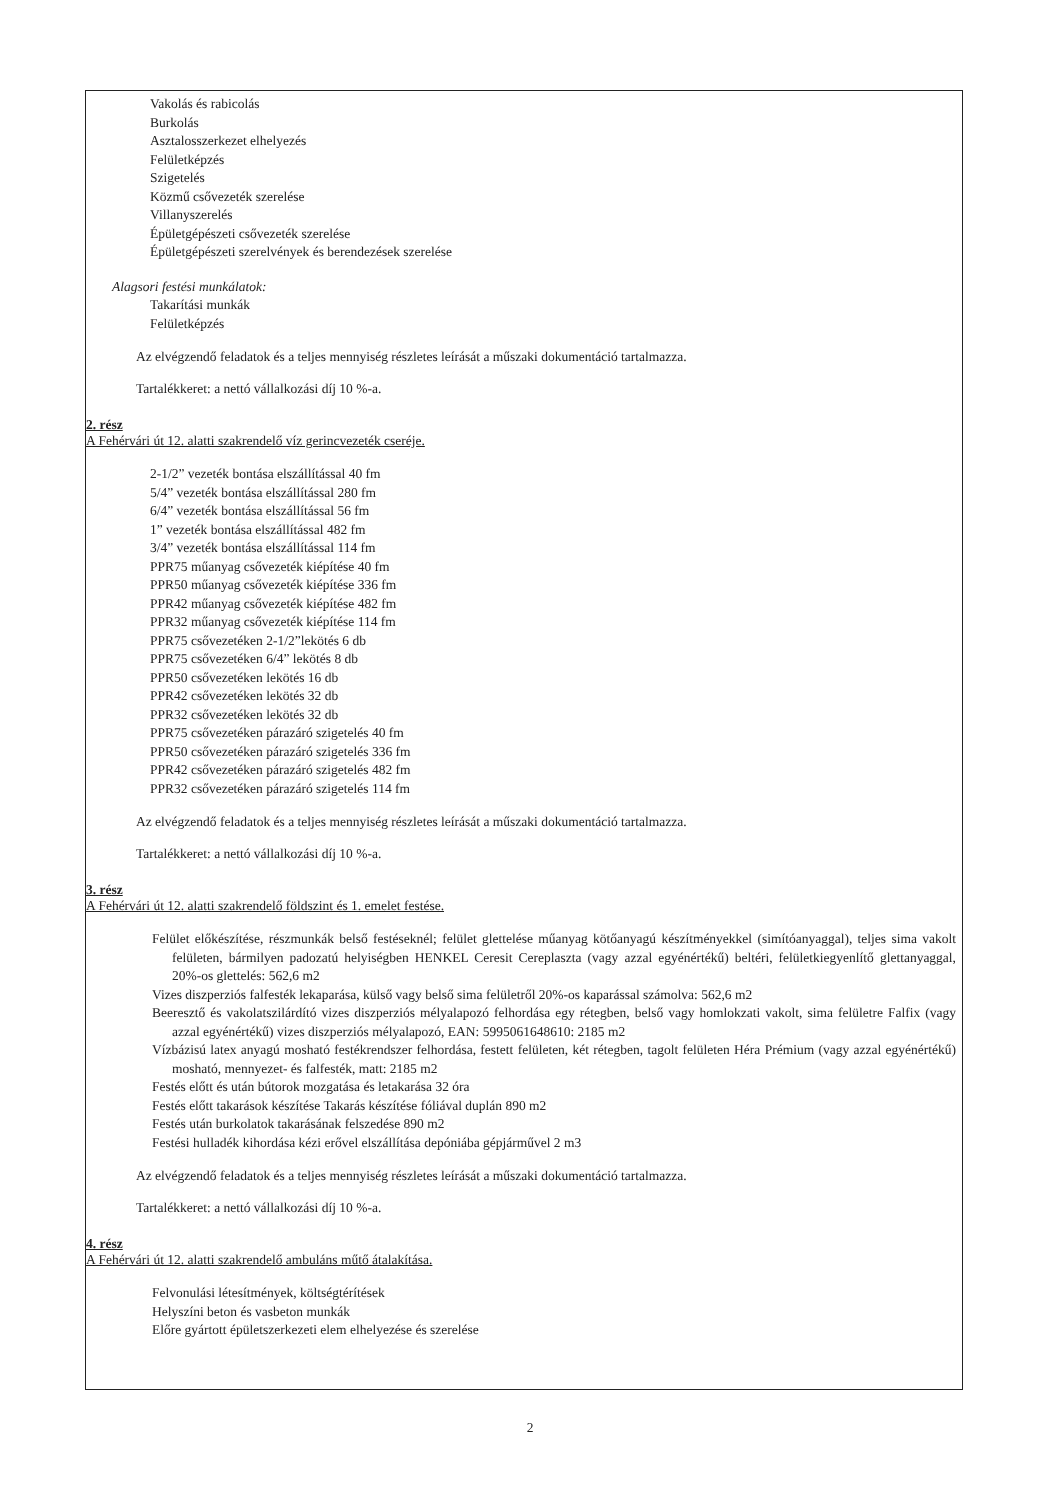Vakolás és rabicolás
Burkolás
Asztalosszerkezet elhelyezés
Felületképzés
Szigetelés
Közmű csővezeték szerelése
Villanyszerelés
Épületgépészeti csővezeték szerelése
Épületgépészeti szerelvények és berendezések szerelése
Alagsori festési munkálatok:
Takarítási munkák
Felületképzés
Az elvégzendő feladatok és a teljes mennyiség részletes leírását a műszaki dokumentáció tartalmazza.
Tartalékkeret: a nettó vállalkozási díj 10 %-a.
2. rész
A Fehérvári út 12. alatti szakrendelő víz gerincvezeték cseréje.
2-1/2” vezeték bontása elszállítással 40 fm
5/4” vezeték bontása elszállítással 280 fm
6/4” vezeték bontása elszállítással 56 fm
1” vezeték bontása elszállítással 482 fm
3/4” vezeték bontása elszállítással 114 fm
PPR75 műanyag csővezeték kiépítése 40 fm
PPR50 műanyag csővezeték kiépítése 336 fm
PPR42 műanyag csővezeték kiépítése 482 fm
PPR32 műanyag csővezeték kiépítése 114 fm
PPR75 csővezetéken 2-1/2”lekötés 6 db
PPR75 csővezetéken 6/4” lekötés 8 db
PPR50 csővezetéken lekötés 16 db
PPR42 csővezetéken lekötés 32 db
PPR32 csővezetéken lekötés 32 db
PPR75 csővezetéken párazáró szigetelés 40 fm
PPR50 csővezetéken párazáró szigetelés 336 fm
PPR42 csővezetéken párazáró szigetelés 482 fm
PPR32 csővezetéken párazáró szigetelés 114 fm
Az elvégzendő feladatok és a teljes mennyiség részletes leírását a műszaki dokumentáció tartalmazza.
Tartalékkeret: a nettó vállalkozási díj 10 %-a.
3. rész
A Fehérvári út 12. alatti szakrendelő földszint és 1. emelet festése.
Felület előkészítése, részmunkák belső festéseknél; felület glettelése műanyag kötőanyagú készítményekkel (simítóanyaggal), teljes sima vakolt felületen, bármilyen padozatú helyiségben HENKEL Ceresit Cereplaszta (vagy azzal egyénértékű) beltéri, felületkiegyenlítő glettanyaggal, 20%-os glettelés: 562,6 m2
Vizes diszperziós falfesték lekaparása, külső vagy belső sima felületről 20%-os kaparással számolva: 562,6 m2
Beeresztő és vakolatszilárdító vizes diszperziós mélyalapozó felhordása egy rétegben, belső vagy homlokzati vakolt, sima felületre Falfix (vagy azzal egyénértékű) vizes diszperziós mélyalapozó, EAN: 5995061648610: 2185 m2
Vízbázisú latex anyagú mosható festékrendszer felhordása, festett felületen, két rétegben, tagolt felületen Héra Prémium (vagy azzal egyénértékű) mosható, mennyezet- és falfesték, matt: 2185 m2
Festés előtt és után bútorok mozgatása és letakarása 32 óra
Festés előtt takarások készítése Takarás készítése fóliával duplán 890 m2
Festés után burkolatok takarásának felszedése 890 m2
Festési hulladék kihordása kézi erővel elszállítása depóniába gépjárművel 2 m3
Az elvégzendő feladatok és a teljes mennyiség részletes leírását a műszaki dokumentáció tartalmazza.
Tartalékkeret: a nettó vállalkozási díj 10 %-a.
4. rész
A Fehérvári út 12. alatti szakrendelő ambuláns műtő átalakítása.
Felvonulási létesítmények, költségtérítések
Helyszíni beton és vasbeton munkák
Előre gyártott épületszerkezeti elem elhelyezése és szerelése
2